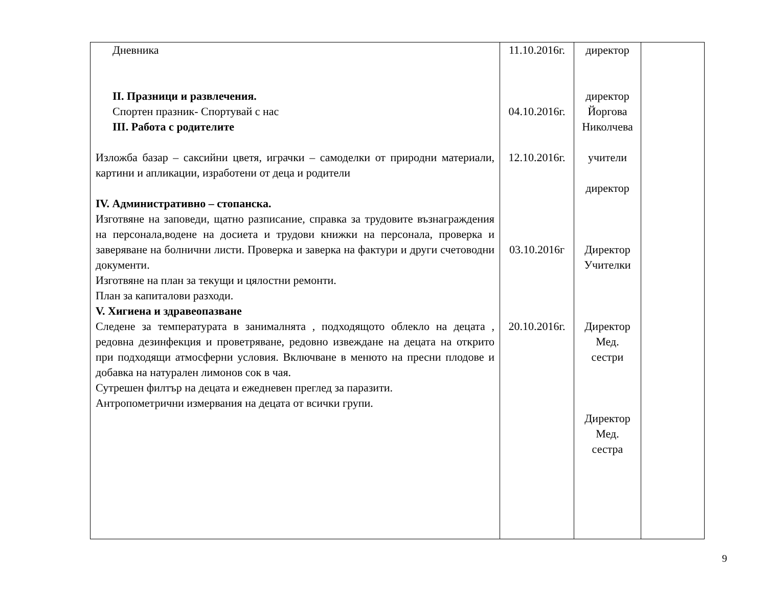| Дневника II. Празници и развлечения. Спортен празник- Спортувай с нас III. Работа с родителите Изложба базар – саксийни цветя, играчки – самоделки от природни материали, картини и апликации, изработени от деца и родители IV. Административно – стопанска. Изготвяне на заповеди, щатно разписание, справка за трудовите възнаграждения на персонала,водене на досиета и трудови книжки на персонала, проверка и заверяване на болнични листи. Проверка и заверка на фактури и други счетоводни документи. Изготвяне на план за текущи и цялостни ремонти. План за капиталови разходи. V. Хигиена и здравеопазване Следене за температурата в занималнята , подходящото облекло на децата , редовна дезинфекция и проветряване, редовно извеждане на децата на открито при подходящи атмосферни условия. Включване в менюто на пресни плодове и добавка на натурален лимонов сок в чая. Сутрешен филтър на децата и ежедневен преглед за паразити. Антропометрични измервания на децата от всички групи. | 11.10.2016г. 04.10.2016г. 12.10.2016г. 03.10.2016г 20.10.2016г. | директор директор Йоргова Николчева учители директор Директор Учителки Директор Мед. сестри Директор Мед. сестра | |
9